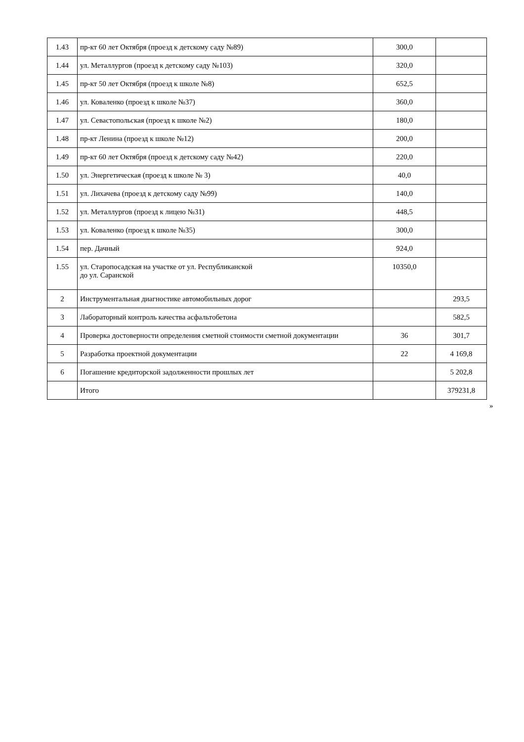| 1.43 | пр-кт 60 лет Октября (проезд к детскому саду №89) | 300,0 | |
| 1.44 | ул. Металлургов (проезд к детскому саду №103) | 320,0 | |
| 1.45 | пр-кт 50 лет Октября (проезд к школе №8) | 652,5 | |
| 1.46 | ул. Коваленко (проезд к школе №37) | 360,0 | |
| 1.47 | ул. Севастопольская (проезд к школе №2) | 180,0 | |
| 1.48 | пр-кт Ленина (проезд к школе №12) | 200,0 | |
| 1.49 | пр-кт 60 лет Октября (проезд к детскому саду №42) | 220,0 | |
| 1.50 | ул. Энергетическая (проезд к школе № 3) | 40,0 | |
| 1.51 | ул. Лихачева (проезд к детскому саду №99) | 140,0 | |
| 1.52 | ул. Металлургов (проезд к лицею №31) | 448,5 | |
| 1.53 | ул. Коваленко (проезд к школе №35) | 300,0 | |
| 1.54 | пер. Дачный | 924,0 | |
| 1.55 | ул. Старопосадская на участке от ул. Республиканской до ул. Саранской | 10350,0 | |
| 2 | Инструментальная диагностике автомобильных дорог | | 293,5 |
| 3 | Лабораторный контроль качества асфальтобетона | | 582,5 |
| 4 | Проверка достоверности определения сметной стоимости сметной документации | 36 | 301,7 |
| 5 | Разработка проектной документации | 22 | 4 169,8 |
| 6 | Погашение кредиторской задолженности прошлых лет | | 5 202,8 |
| | Итого | | 379231,8 |
»